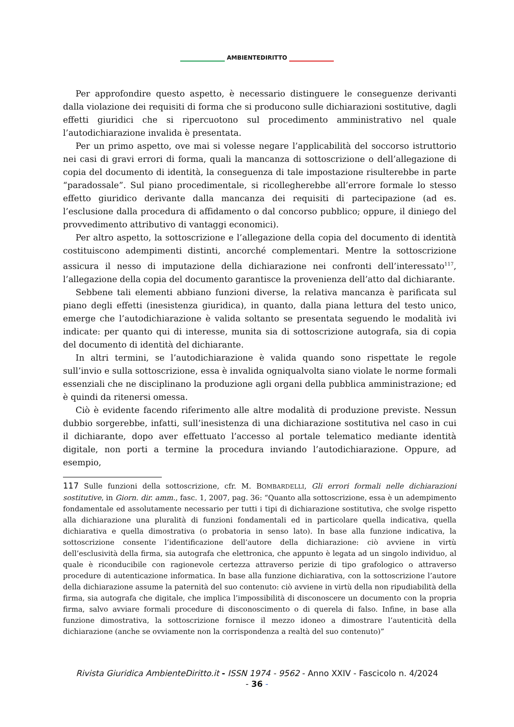AMBIENTEDIRITTO
Per approfondire questo aspetto, è necessario distinguere le conseguenze derivanti dalla violazione dei requisiti di forma che si producono sulle dichiarazioni sostitutive, dagli effetti giuridici che si ripercuotono sul procedimento amministrativo nel quale l’autodichiarazione invalida è presentata.
Per un primo aspetto, ove mai si volesse negare l’applicabilità del soccorso istruttorio nei casi di gravi errori di forma, quali la mancanza di sottoscrizione o dell’allegazione di copia del documento di identità, la conseguenza di tale impostazione risulterebbe in parte “paradossale”. Sul piano procedimentale, si ricollegherebbe all’errore formale lo stesso effetto giuridico derivante dalla mancanza dei requisiti di partecipazione (ad es. l’esclusione dalla procedura di affidamento o dal concorso pubblico; oppure, il diniego del provvedimento attributivo di vantaggi economici).
Per altro aspetto, la sottoscrizione e l’allegazione della copia del documento di identità costituiscono adempimenti distinti, ancorché complementari. Mentre la sottoscrizione assicura il nesso di imputazione della dichiarazione nei confronti dell’interessato<sup>117</sup>, l’allegazione della copia del documento garantisce la provenienza dell’atto dal dichiarante.
Sebbene tali elementi abbiano funzioni diverse, la relativa mancanza è parificata sul piano degli effetti (inesistenza giuridica), in quanto, dalla piana lettura del testo unico, emerge che l’autodichiarazione è valida soltanto se presentata seguendo le modalità ivi indicate: per quanto qui di interesse, munita sia di sottoscrizione autografa, sia di copia del documento di identità del dichiarante.
In altri termini, se l’autodichiarazione è valida quando sono rispettate le regole sull’invio e sulla sottoscrizione, essa è invalida ogniqualvolta siano violate le norme formali essenziali che ne disciplinano la produzione agli organi della pubblica amministrazione; ed è quindi da ritenersi omessa.
Ciò è evidente facendo riferimento alle altre modalità di produzione previste. Nessun dubbio sorgerebbe, infatti, sull’inesistenza di una dichiarazione sostitutiva nel caso in cui il dichiarante, dopo aver effettuato l’accesso al portale telematico mediante identità digitale, non porti a termine la procedura inviando l’autodichiarazione. Oppure, ad esempio,
117 Sulle funzioni della sottoscrizione, cfr. M. BOMBARDELLI, Gli errori formali nelle dichiarazioni sostitutive, in Giorn. dir. amm., fasc. 1, 2007, pag. 36: “Quanto alla sottoscrizione, essa è un adempimento fondamentale ed assolutamente necessario per tutti i tipi di dichiarazione sostitutiva, che svolge rispetto alla dichiarazione una pluralità di funzioni fondamentali ed in particolare quella indicativa, quella dichiarativa e quella dimostrativa (o probatoria in senso lato). In base alla funzione indicativa, la sottoscrizione consente l’identificazione dell’autore della dichiarazione: ciò avviene in virtù dell’esclusività della firma, sia autografa che elettronica, che appunto è legata ad un singolo individuo, al quale è riconducibile con ragionevole certezza attraverso perizie di tipo grafologico o attraverso procedure di autenticazione informatica. In base alla funzione dichiarativa, con la sottoscrizione l’autore della dichiarazione assume la paternità del suo contenuto: ciò avviene in virtù della non ripudiabilità della firma, sia autografa che digitale, che implica l’impossibilità di disconoscere un documento con la propria firma, salvo avviare formali procedure di disconoscimento o di querela di falso. Infine, in base alla funzione dimostrativa, la sottoscrizione fornisce il mezzo idoneo a dimostrare l’autenticità della dichiarazione (anche se ovviamente non la corrispondenza a realtà del suo contenuto)”
Rivista Giuridica AmbienteDiritto.it - ISSN 1974 - 9562 - Anno XXIV - Fascicolo n. 4/2024
- 36 -